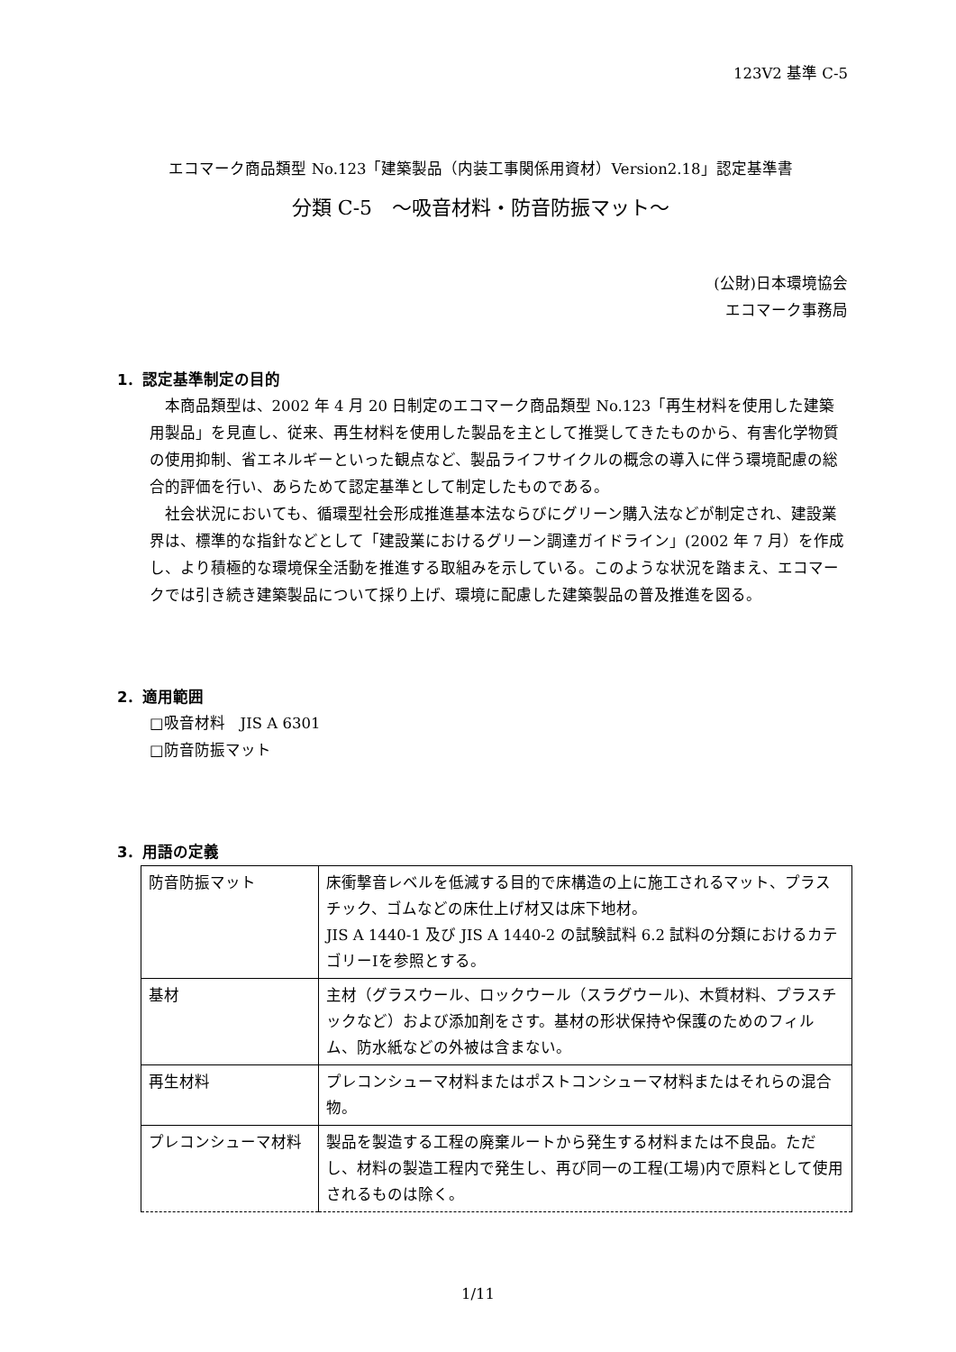123V2 基準 C-5
エコマーク商品類型 No.123「建築製品（内装工事関係用資材）Version2.18」認定基準書
分類 C-5　～吸音材料・防音防振マット～
(公財)日本環境協会
エコマーク事務局
1．認定基準制定の目的
本商品類型は、2002 年 4 月 20 日制定のエコマーク商品類型 No.123「再生材料を使用した建築用製品」を見直し、従来、再生材料を使用した製品を主として推奨してきたものから、有害化学物質の使用抑制、省エネルギーといった観点など、製品ライフサイクルの概念の導入に伴う環境配慮の総合的評価を行い、あらためて認定基準として制定したものである。
社会状況においても、循環型社会形成推進基本法ならびにグリーン購入法などが制定され、建設業界は、標準的な指針などとして「建設業におけるグリーン調達ガイドライン」(2002 年 7 月）を作成し、より積極的な環境保全活動を推進する取組みを示している。このような状況を踏まえ、エコマークでは引き続き建築製品について採り上げ、環境に配慮した建築製品の普及推進を図る。
2．適用範囲
□吸音材料　JIS A 6301
□防音防振マット
3．用語の定義
| 防音防振マット | 床衝撃音レベルを低減する目的で床構造の上に施工されるマット、プラスチック、ゴムなどの床仕上げ材又は床下地材。 JIS A 1440-1 及び JIS A 1440-2 の試験試料 6.2 試料の分類におけるカテゴリーⅠを参照とする。 |
| 基材 | 主材（グラスウール、ロックウール（スラグウール)、木質材料、プラスチックなど）および添加剤をさす。基材の形状保持や保護のためのフィルム、防水紙などの外被は含まない。 |
| 再生材料 | プレコンシューマ材料またはポストコンシューマ材料またはそれらの混合物。 |
| プレコンシューマ材料 | 製品を製造する工程の廃棄ルートから発生する材料または不良品。ただし、材料の製造工程内で発生し、再び同一の工程(工場)内で原料として使用されるものは除く。 |
1/11